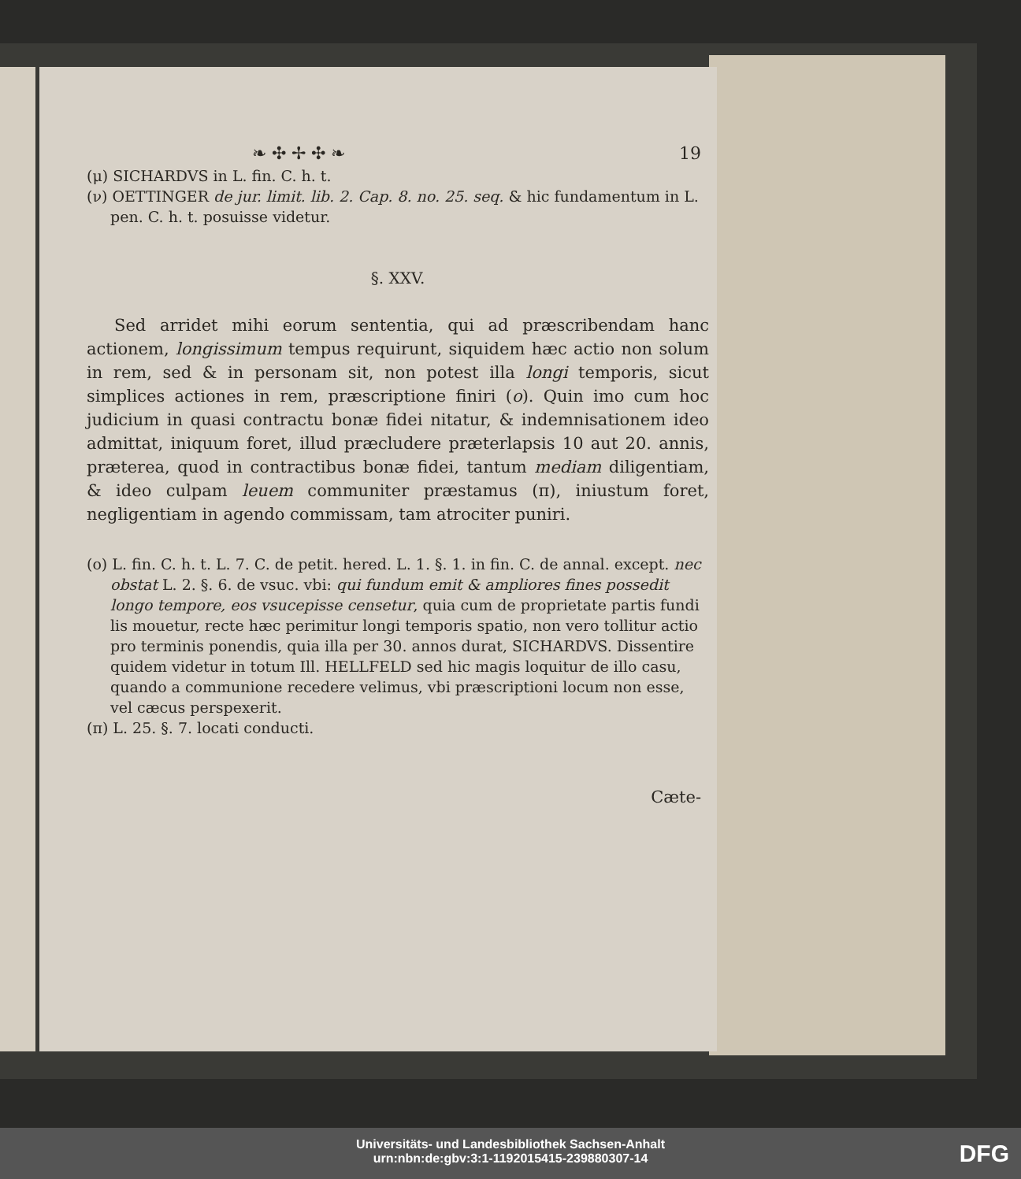❧ ✣ ✢ ✣ ❧ 19
(μ) SICHARDVS in L. fin. C. h. t.
(ν) OETTINGER de jur. limit. lib. 2. Cap. 8. no. 25. seq. & hic fundamentum in L. pen. C. h. t. posuisse videtur.
§. XXV.
Sed arridet mihi eorum sententia, qui ad præscribendam hanc actionem, longissimum tempus requirunt, siquidem hæc actio non solum in rem, sed & in personam sit, non potest illa longi temporis, sicut simplices actiones in rem, præscriptione finiri (ο). Quin imo cum hoc judicium in quasi contractu bonæ fidei nitatur, & indemnisationem ideo admittat, iniquum foret, illud præcludere præterlapsis 10 aut 20. annis, præterea, quod in contractibus bonæ fidei, tantum mediam diligentiam, & ideo culpam leuem communiter præstamus (π), iniustum foret, negligentiam in agendo commissam, tam atrociter puniri.
(ο) L. fin. C. h. t. L. 7. C. de petit. hered. L. 1. §. 1. in fin. C. de annal. except. nec obstat L. 2. §. 6. de vsuc. vbi: qui fundum emit & ampliores fines possedit longo tempore, eos vsucepisse censetur, quia cum de proprietate partis fundi lis mouetur, recte hæc perimitur longi temporis spatio, non vero tollitur actio pro terminis ponendis, quia illa per 30. annos durat, SICHARDVS. Dissentire quidem videtur in totum Ill. HELLFELD sed hic magis loquitur de illo casu, quando a communione recedere velimus, vbi præscriptioni locum non esse, vel cæcus perspexerit.
(π) L. 25. §. 7. locati conducti.
Cæte-
Universitäts- und Landesbibliothek Sachsen-Anhalt
urn:nbn:de:gbv:3:1-1192015415-239880307-14
DFG